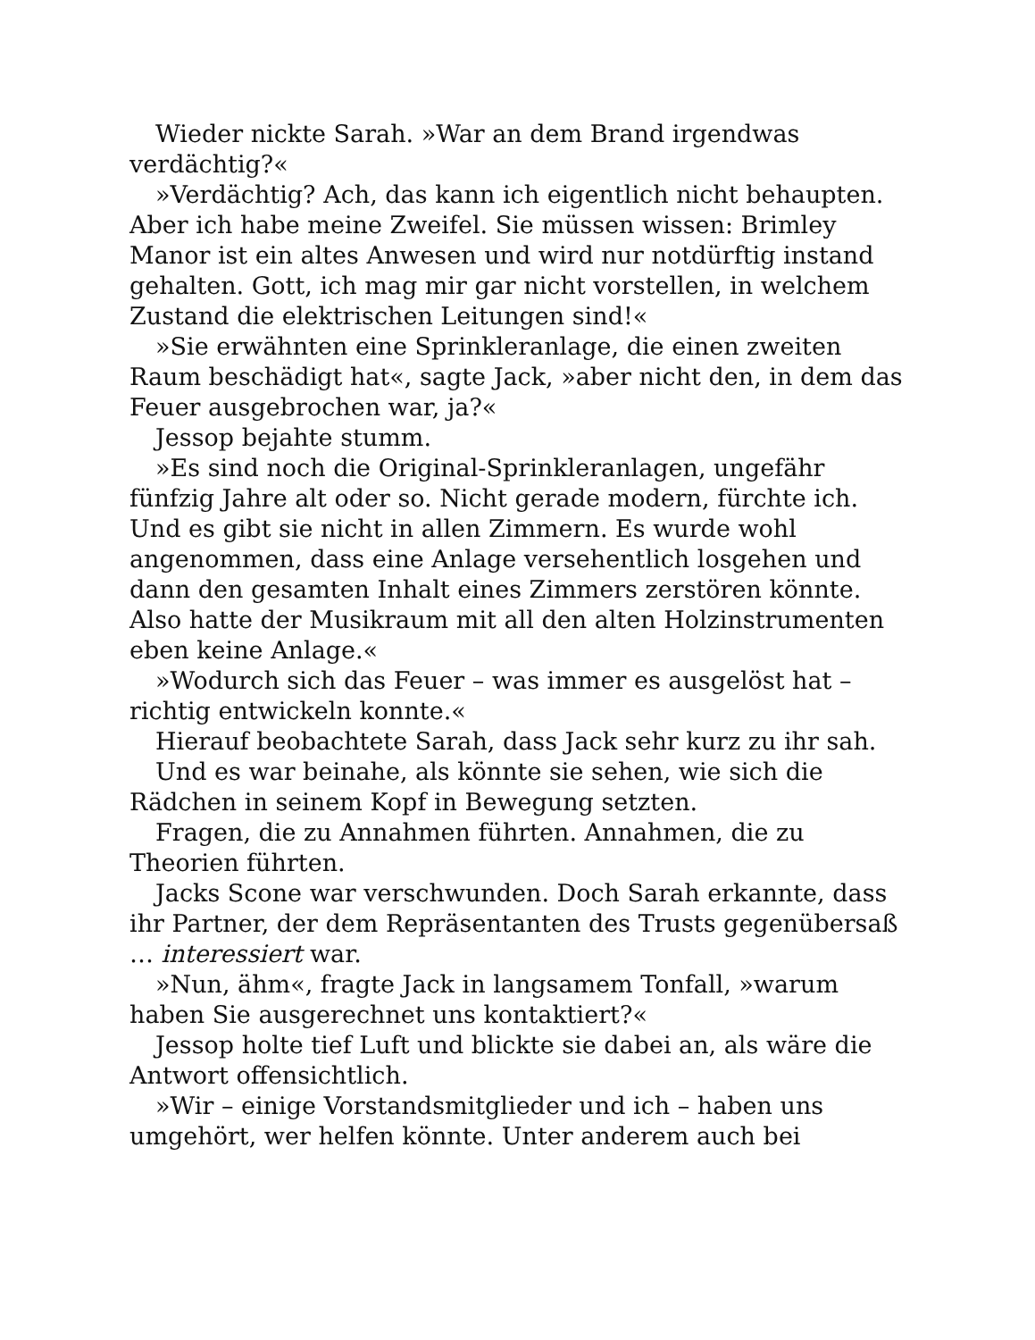Wieder nickte Sarah. »War an dem Brand irgendwas verdächtig?«
»Verdächtig? Ach, das kann ich eigentlich nicht behaupten. Aber ich habe meine Zweifel. Sie müssen wissen: Brimley Manor ist ein altes Anwesen und wird nur notdürftig instand gehalten. Gott, ich mag mir gar nicht vorstellen, in welchem Zustand die elektrischen Leitungen sind!«
»Sie erwähnten eine Sprinkleranlage, die einen zweiten Raum beschädigt hat«, sagte Jack, »aber nicht den, in dem das Feuer ausgebrochen war, ja?«
Jessop bejahte stumm.
»Es sind noch die Original-Sprinkleranlagen, ungefähr fünfzig Jahre alt oder so. Nicht gerade modern, fürchte ich. Und es gibt sie nicht in allen Zimmern. Es wurde wohl angenommen, dass eine Anlage versehentlich losgehen und dann den gesamten Inhalt eines Zimmers zerstören könnte. Also hatte der Musikraum mit all den alten Holzinstrumenten eben keine Anlage.«
»Wodurch sich das Feuer – was immer es ausgelöst hat – richtig entwickeln konnte.«
Hierauf beobachtete Sarah, dass Jack sehr kurz zu ihr sah.
Und es war beinahe, als könnte sie sehen, wie sich die Rädchen in seinem Kopf in Bewegung setzten.
Fragen, die zu Annahmen führten. Annahmen, die zu Theorien führten.
Jacks Scone war verschwunden. Doch Sarah erkannte, dass ihr Partner, der dem Repräsentanten des Trusts gegenübersaß … interessiert war.
»Nun, ähm«, fragte Jack in langsamem Tonfall, »warum haben Sie ausgerechnet uns kontaktiert?«
Jessop holte tief Luft und blickte sie dabei an, als wäre die Antwort offensichtlich.
»Wir – einige Vorstandsmitglieder und ich – haben uns umgehört, wer helfen könnte. Unter anderem auch bei